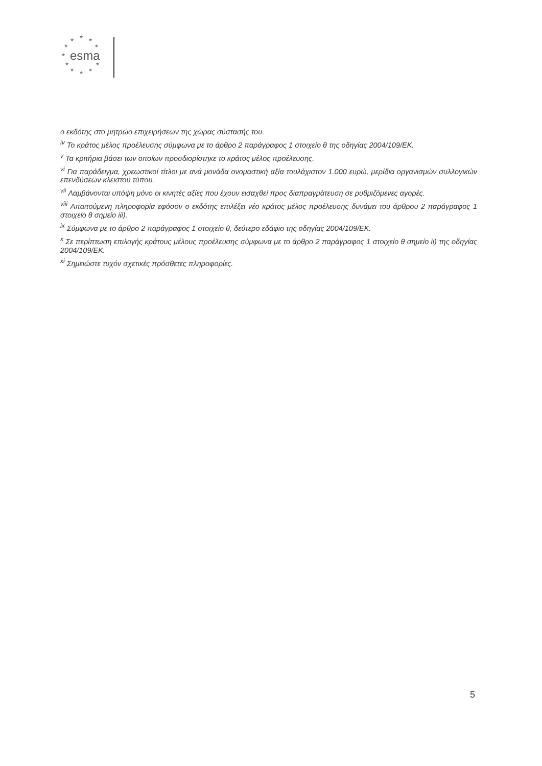★
★ ★
★ ★
★
★ ★
★ ★ ★
esma
ο εκδότης στο μητρώο επιχειρήσεων της χώρας σύστασής του.
<sup>iv</sup> Το κράτος μέλος προέλευσης σύμφωνα με το άρθρο 2 παράγραφος 1 στοιχείο θ της οδηγίας 2004/109/ΕΚ.
<sup>v</sup> Τα κριτήρια βάσει των οποίων προσδιορίστηκε το κράτος μέλος προέλευσης.
<sup>vi</sup> Για παράδειγμα, χρεωστικοί τίτλοι με ανά μονάδα ονομαστική αξία τουλάχιστον 1.000 ευρώ, μερίδια οργανισμών συλλογικών επενδύσεων κλειστού τύπου.
<sup>vii</sup> Λαμβάνονται υπόψη μόνο οι κινητές αξίες που έχουν εισαχθεί προς διαπραγμάτευση σε ρυθμιζόμενες αγορές.
<sup>viii</sup> Απαιτούμενη πληροφορία εφόσον ο εκδότης επιλέξει νέο κράτος μέλος προέλευσης δυνάμει του άρθρου 2 παράγραφος 1 στοιχείο θ σημείο iii).
<sup>ix</sup> Σύμφωνα με το άρθρο 2 παράγραφος 1 στοιχείο θ, δεύτερο εδάφιο της οδηγίας 2004/109/ΕΚ.
<sup>x</sup> Σε περίπτωση επιλογής κράτους μέλους προέλευσης σύμφωνα με το άρθρο 2 παράγραφος 1 στοιχείο θ σημείο ii) της οδηγίας 2004/109/ΕΚ.
<sup>xi</sup> Σημειώστε τυχόν σχετικές πρόσθετες πληροφορίες.
5